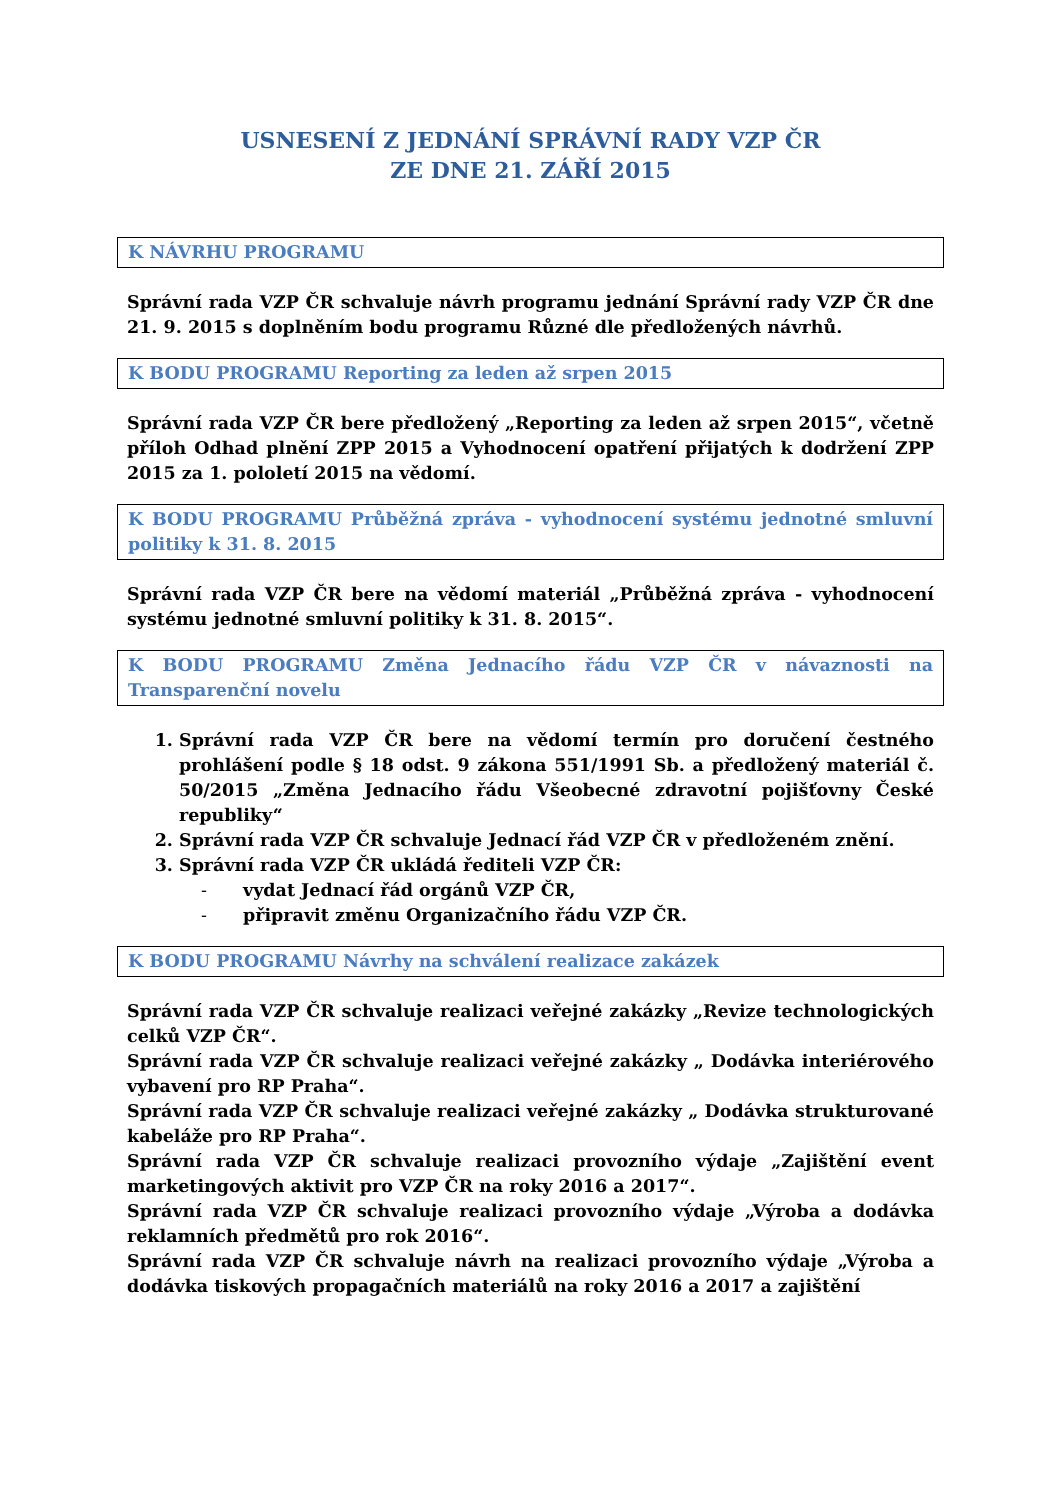USNESENÍ Z JEDNÁNÍ SPRÁVNÍ RADY VZP ČR
ZE DNE 21. ZÁŘÍ 2015
K NÁVRHU PROGRAMU
Správní rada VZP ČR schvaluje návrh programu jednání Správní rady VZP ČR dne 21. 9. 2015 s doplněním bodu programu Různé dle předložených návrhů.
K BODU PROGRAMU Reporting za leden až srpen 2015
Správní rada VZP ČR bere předložený „Reporting za leden až srpen 2015“, včetně příloh Odhad plnění ZPP 2015 a Vyhodnocení opatření přijatých k dodržení ZPP 2015 za 1. pololetí 2015 na vědomí.
K BODU PROGRAMU Průběžná zpráva - vyhodnocení systému jednotné smluvní politiky k 31. 8. 2015
Správní rada VZP ČR bere na vědomí materiál „Průběžná zpráva - vyhodnocení systému jednotné smluvní politiky k 31. 8. 2015“.
K BODU PROGRAMU Změna Jednacího řádu VZP ČR v návaznosti na Transparenční novelu
1. Správní rada VZP ČR bere na vědomí termín pro doručení čestného prohlášení podle § 18 odst. 9 zákona 551/1991 Sb. a předložený materiál č. 50/2015 „Změna Jednacího řádu Všeobecné zdravotní pojišťovny České republiky“
2. Správní rada VZP ČR schvaluje Jednací řád VZP ČR v předloženém znění.
3. Správní rada VZP ČR ukládá řediteli VZP ČR:
- vydat Jednací řád orgánů VZP ČR,
- připravit změnu Organizačního řádu VZP ČR.
K BODU PROGRAMU Návrhy na schválení realizace zakázek
Správní rada VZP ČR schvaluje realizaci veřejné zakázky „Revize technologických celků VZP ČR“.
Správní rada VZP ČR schvaluje realizaci veřejné zakázky „ Dodávka interiérového vybavení pro RP Praha“.
Správní rada VZP ČR schvaluje realizaci veřejné zakázky „ Dodávka strukturované kabeláže pro RP Praha“.
Správní rada VZP ČR schvaluje realizaci provozního výdaje „Zajištění event marketingových aktivit pro VZP ČR na roky 2016 a 2017“.
Správní rada VZP ČR schvaluje realizaci provozního výdaje „Výroba a dodávka reklamních předmětů pro rok 2016“.
Správní rada VZP ČR schvaluje návrh na realizaci provozního výdaje „Výroba a dodávka tiskových propagačních materiálů na roky 2016 a 2017 a zajištění